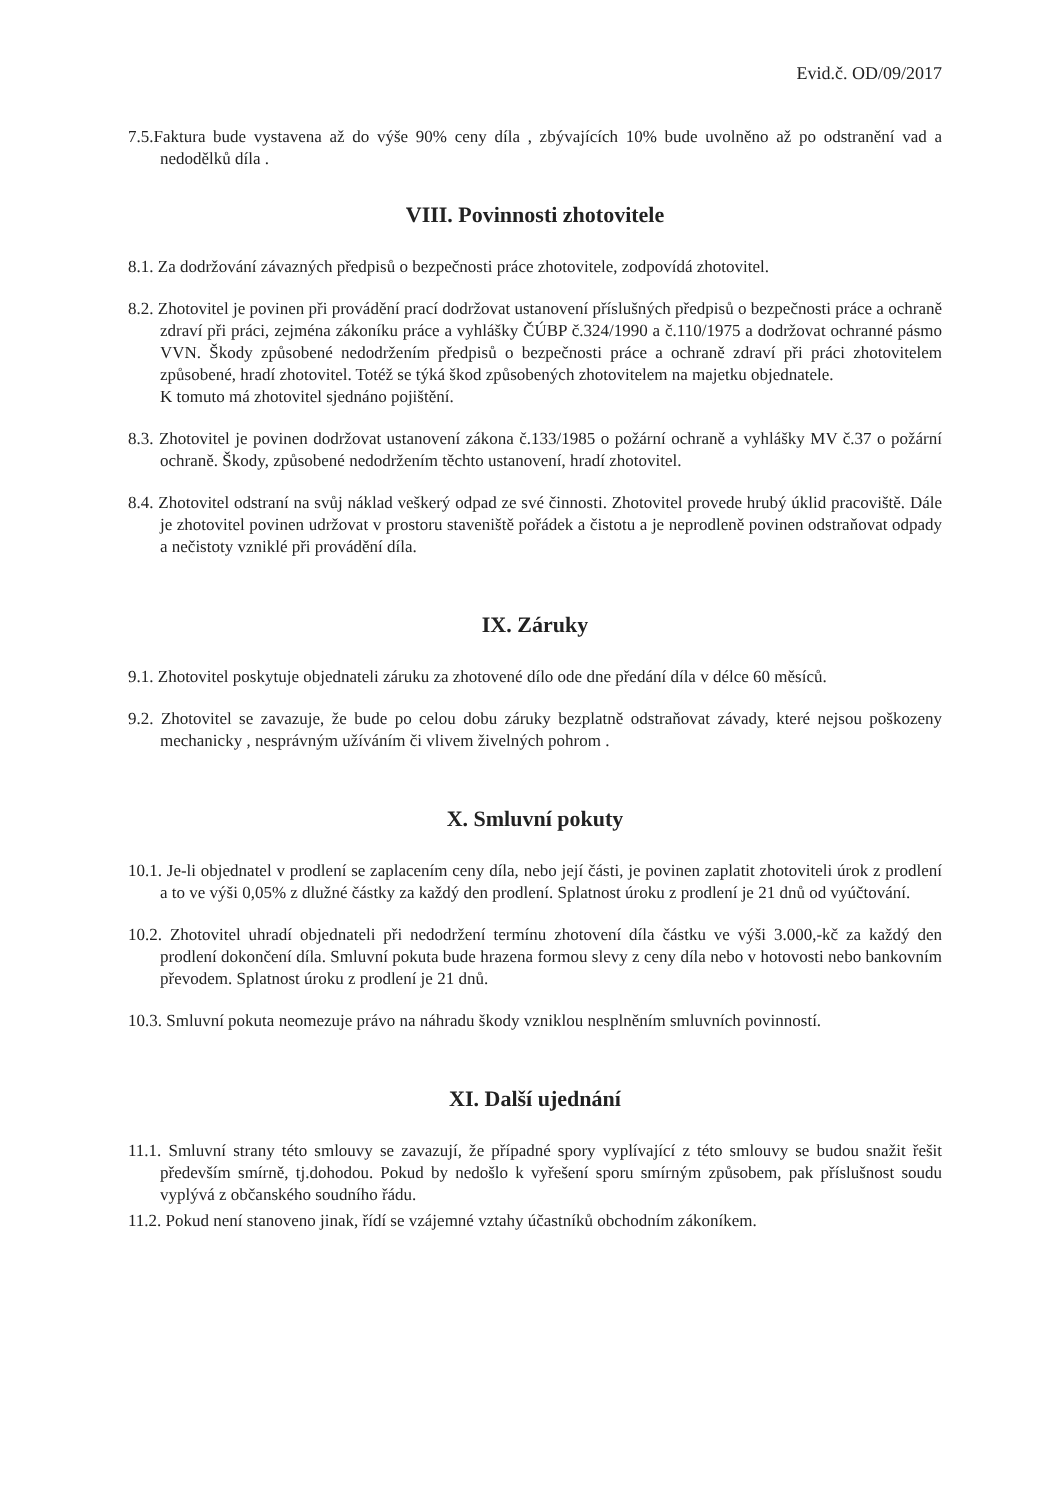Evid.č. OD/09/2017
7.5.Faktura bude vystavena až do výše 90% ceny díla , zbývajících 10% bude uvolněno až po odstranění vad a nedodělků díla .
VIII. Povinnosti zhotovitele
8.1. Za dodržování závazných předpisů o bezpečnosti práce zhotovitele, zodpovídá zhotovitel.
8.2. Zhotovitel je povinen při provádění prací dodržovat ustanovení příslušných předpisů o bezpečnosti práce a ochraně zdraví při práci, zejména zákoníku práce a vyhlášky ČÚBP č.324/1990 a č.110/1975 a dodržovat ochranné pásmo VVN. Škody způsobené nedodržením předpisů o bezpečnosti práce a ochraně zdraví při práci zhotovitelem způsobené, hradí zhotovitel. Totéž se týká škod způsobených zhotovitelem na majetku objednatele.
K tomuto má zhotovitel sjednáno pojištění.
8.3. Zhotovitel je povinen dodržovat ustanovení zákona č.133/1985 o požární ochraně a vyhlášky MV č.37 o požární ochraně. Škody, způsobené nedodržením těchto ustanovení, hradí zhotovitel.
8.4. Zhotovitel odstraní na svůj náklad veškerý odpad ze své činnosti. Zhotovitel provede hrubý úklid pracoviště. Dále je zhotovitel povinen udržovat v prostoru staveniště pořádek a čistotu a je neprodleně povinen odstraňovat odpady a nečistoty vzniklé při provádění díla.
IX. Záruky
9.1. Zhotovitel poskytuje objednateli záruku za zhotovené dílo ode dne předání díla v délce 60 měsíců.
9.2. Zhotovitel se zavazuje, že bude po celou dobu záruky bezplatně odstraňovat závady, které nejsou poškozeny mechanicky , nesprávným užíváním či vlivem živelných pohrom .
X. Smluvní pokuty
10.1. Je-li objednatel v prodlení se zaplacením ceny díla, nebo její části, je povinen zaplatit zhotoviteli úrok z prodlení a to ve výši 0,05% z dlužné částky za každý den prodlení. Splatnost úroku z prodlení je 21 dnů od vyúčtování.
10.2. Zhotovitel uhradí objednateli při nedodržení termínu zhotovení díla částku ve výši 3.000,-kč za každý den prodlení dokončení díla. Smluvní pokuta bude hrazena formou slevy z ceny díla nebo v hotovosti nebo bankovním převodem. Splatnost úroku z prodlení je 21 dnů.
10.3. Smluvní pokuta neomezuje právo na náhradu škody vzniklou nesplněním smluvních povinností.
XI. Další ujednání
11.1. Smluvní strany této smlouvy se zavazují, že případné spory vyplívající z této smlouvy se budou snažit řešit především smírně, tj.dohodou. Pokud by nedošlo k vyřešení sporu smírným způsobem, pak příslušnost soudu vyplývá z občanského soudního řádu.
11.2. Pokud není stanoveno jinak, řídí se vzájemné vztahy účastníků obchodním zákoníkem.